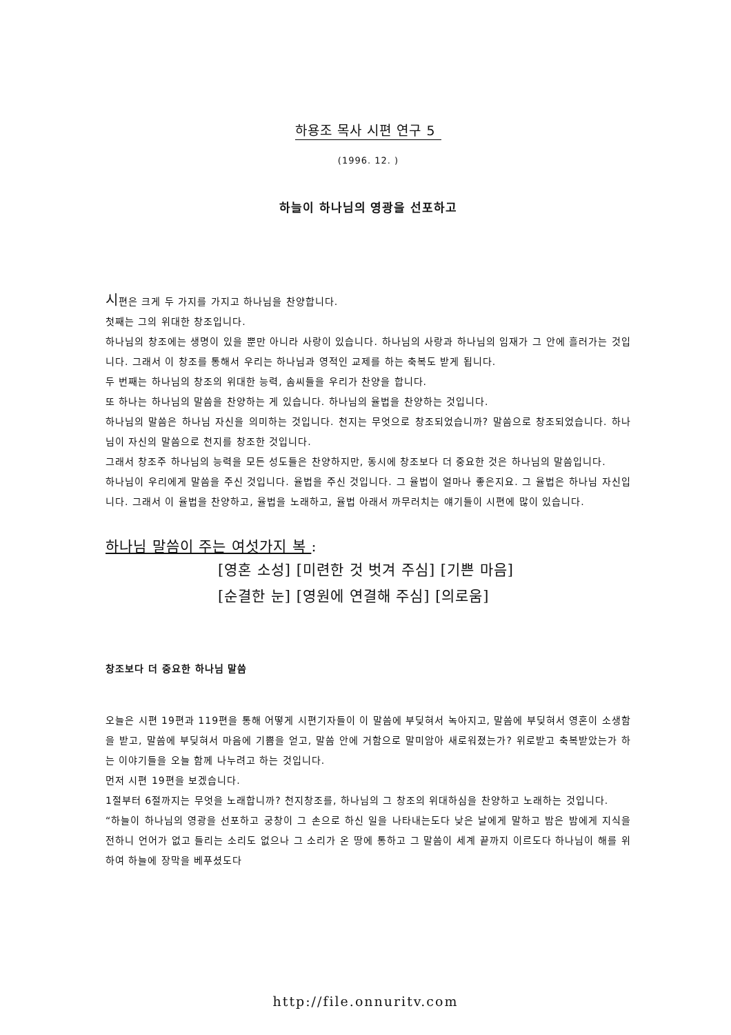하용조 목사 시편 연구 5
(1996. 12. )
하늘이 하나님의 영광을 선포하고
시편은 크게 두 가지를 가지고 하나님을 찬양합니다.
첫째는 그의 위대한 창조입니다.
하나님의 창조에는 생명이 있을 뿐만 아니라 사랑이 있습니다. 하나님의 사랑과 하나님의 임재가 그 안에 흘러가는 것입니다. 그래서 이 창조를 통해서 우리는 하나님과 영적인 교제를 하는 축복도 받게 됩니다.
두 번째는 하나님의 창조의 위대한 능력, 솜씨들을 우리가 찬양을 합니다.
또 하나는 하나님의 말씀을 찬양하는 게 있습니다. 하나님의 율법을 찬양하는 것입니다.
하나님의 말씀은 하나님 자신을 의미하는 것입니다. 천지는 무엇으로 창조되었습니까? 말씀으로 창조되었습니다. 하나님이 자신의 말씀으로 천지를 창조한 것입니다.
그래서 창조주 하나님의 능력을 모든 성도들은 찬양하지만, 동시에 창조보다 더 중요한 것은 하나님의 말씀입니다.
하나님이 우리에게 말씀을 주신 것입니다. 율법을 주신 것입니다. 그 율법이 얼마나 좋은지요. 그 율법은 하나님 자신입니다. 그래서 이 율법을 찬양하고, 율법을 노래하고, 율법 아래서 까무러치는 얘기들이 시편에 많이 있습니다.
하나님 말씀이 주는 여섯가지 복 :
[영혼 소성] [미련한 것 벗겨 주심] [기쁜 마음]
[순결한 눈] [영원에 연결해 주심] [의로움]
창조보다 더 중요한 하나님 말씀
오늘은 시편 19편과 119편을 통해 어떻게 시편기자들이 이 말씀에 부딪혀서 녹아지고, 말씀에 부딪혀서 영혼이 소생함을 받고, 말씀에 부딪혀서 마음에 기쁨을 얻고, 말씀 안에 거함으로 말미암아 새로워졌는가? 위로받고 축복받았는가 하는 이야기들을 오늘 함께 나누려고 하는 것입니다.
먼저 시편 19편을 보겠습니다.
1절부터 6절까지는 무엇을 노래합니까? 천지창조를, 하나님의 그 창조의 위대하심을 찬양하고 노래하는 것입니다.
“하늘이 하나님의 영광을 선포하고 궁창이 그 손으로 하신 일을 나타내는도다 낮은 날에게 말하고 밤은 밤에게 지식을 전하니 언어가 없고 들리는 소리도 없으나 그 소리가 온 땅에 통하고 그 말씀이 세계 끝까지 이르도다 하나님이 해를 위하여 하늘에 장막을 베푸셨도다
http://file.onnuritv.com